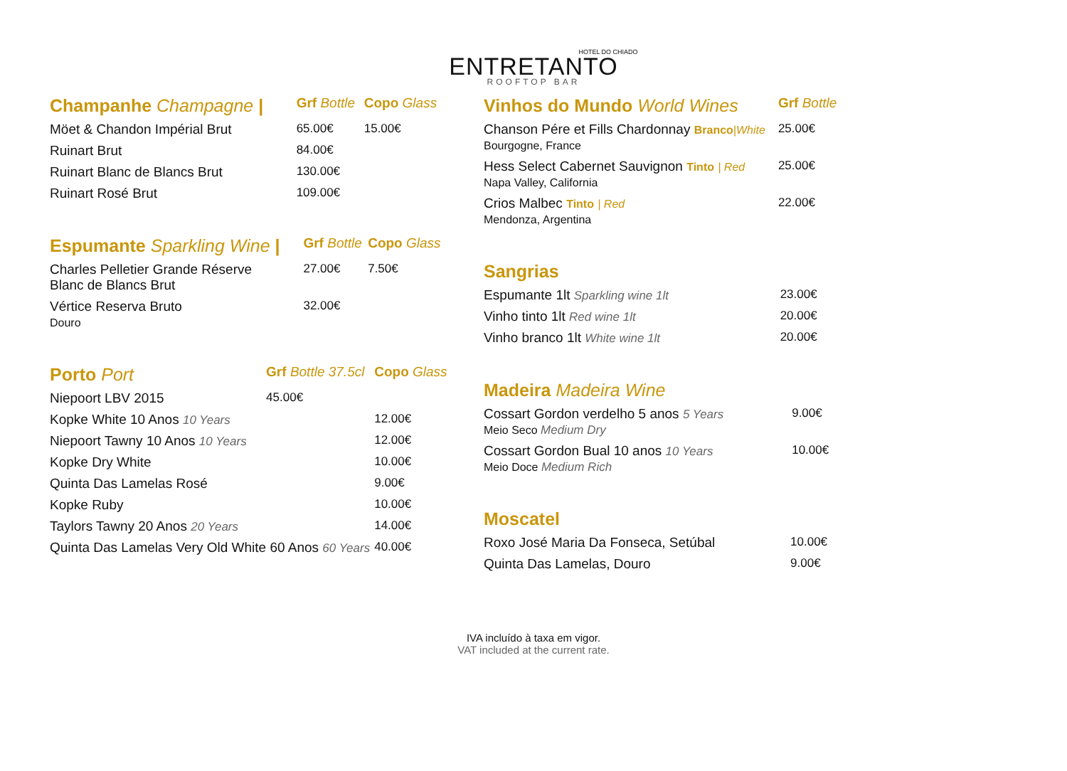HOTEL DO CHIADO
ENTRETANTO
ROOFTOP BAR
| Champanhe Champagne / | Grf Bottle | Copo Glass |
| --- | --- | --- |
| Möet & Chandon Impérial Brut | 65.00€ | 15.00€ |
| Ruinart Brut | 84.00€ | |
| Ruinart Blanc de Blancs Brut | 130.00€ | |
| Ruinart Rosé Brut | 109.00€ | |
| Espumante Sparkling Wine / | Grf Bottle | Copo Glass |
| --- | --- | --- |
| Charles Pelletier Grande Réserve Blanc de Blancs Brut | 27.00€ | 7.50€ |
| Vértice Reserva Bruto Douro | 32.00€ | |
| Porto Port | Grf Bottle 37.5cl | Copo Glass |
| --- | --- | --- |
| Niepoort LBV 2015 | 45.00€ | |
| Kopke White 10 Anos 10 Years | | 12.00€ |
| Niepoort Tawny 10 Anos 10 Years | | 12.00€ |
| Kopke Dry White | | 10.00€ |
| Quinta Das Lamelas Rosé | | 9.00€ |
| Kopke Ruby | | 10.00€ |
| Taylors Tawny 20 Anos 20 Years | | 14.00€ |
| Quinta Das Lamelas Very Old White 60 Anos 60 Years | | 40.00€ |
| Vinhos do Mundo World Wines | Grf Bottle |
| --- | --- |
| Chanson Pére et Fills Chardonnay Branco /White Bourgogne, France | 25.00€ |
| Hess Select Cabernet Sauvignon Tinto / Red Napa Valley, California | 25.00€ |
| Crios Malbec Tinto / Red Mendonza, Argentina | 22.00€ |
| Sangrias | |
| --- | --- |
| Espumante 1lt Sparkling wine 1lt | 23.00€ |
| Vinho tinto 1lt Red wine 1lt | 20.00€ |
| Vinho branco 1lt White wine 1lt | 20.00€ |
| Madeira Madeira Wine | |
| --- | --- |
| Cossart Gordon verdelho 5 anos 5 Years Meio Seco Medium Dry | 9.00€ |
| Cossart Gordon Bual 10 anos 10 Years Meio Doce Medium Rich | 10.00€ |
| Moscatel | |
| --- | --- |
| Roxo José Maria Da Fonseca, Setúbal | 10.00€ |
| Quinta Das Lamelas, Douro | 9.00€ |
IVA incluído à taxa em vigor.
VAT included at the current rate.